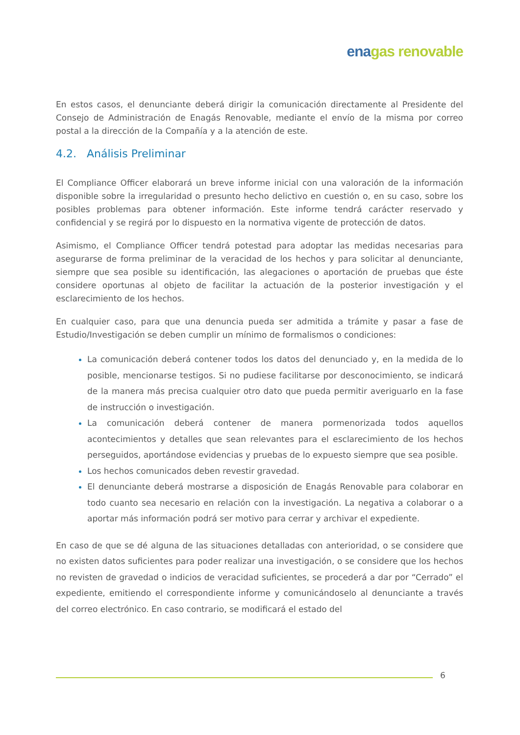ena gas renovable
En estos casos, el denunciante deberá dirigir la comunicación directamente al Presidente del Consejo de Administración de Enagás Renovable, mediante el envío de la misma por correo postal a la dirección de la Compañía y a la atención de este.
4.2. Análisis Preliminar
El Compliance Officer elaborará un breve informe inicial con una valoración de la información disponible sobre la irregularidad o presunto hecho delictivo en cuestión o, en su caso, sobre los posibles problemas para obtener información. Este informe tendrá carácter reservado y confidencial y se regirá por lo dispuesto en la normativa vigente de protección de datos.
Asimismo, el Compliance Officer tendrá potestad para adoptar las medidas necesarias para asegurarse de forma preliminar de la veracidad de los hechos y para solicitar al denunciante, siempre que sea posible su identificación, las alegaciones o aportación de pruebas que éste considere oportunas al objeto de facilitar la actuación de la posterior investigación y el esclarecimiento de los hechos.
En cualquier caso, para que una denuncia pueda ser admitida a trámite y pasar a fase de Estudio/Investigación se deben cumplir un mínimo de formalismos o condiciones:
La comunicación deberá contener todos los datos del denunciado y, en la medida de lo posible, mencionarse testigos. Si no pudiese facilitarse por desconocimiento, se indicará de la manera más precisa cualquier otro dato que pueda permitir averiguarlo en la fase de instrucción o investigación.
La comunicación deberá contener de manera pormenorizada todos aquellos acontecimientos y detalles que sean relevantes para el esclarecimiento de los hechos perseguidos, aportándose evidencias y pruebas de lo expuesto siempre que sea posible.
Los hechos comunicados deben revestir gravedad.
El denunciante deberá mostrarse a disposición de Enagás Renovable para colaborar en todo cuanto sea necesario en relación con la investigación. La negativa a colaborar o a aportar más información podrá ser motivo para cerrar y archivar el expediente.
En caso de que se dé alguna de las situaciones detalladas con anterioridad, o se considere que no existen datos suficientes para poder realizar una investigación, o se considere que los hechos no revisten de gravedad o indicios de veracidad suficientes, se procederá a dar por “Cerrado” el expediente, emitiendo el correspondiente informe y comunicándoselo al denunciante a través del correo electrónico. En caso contrario, se modificará el estado del
6